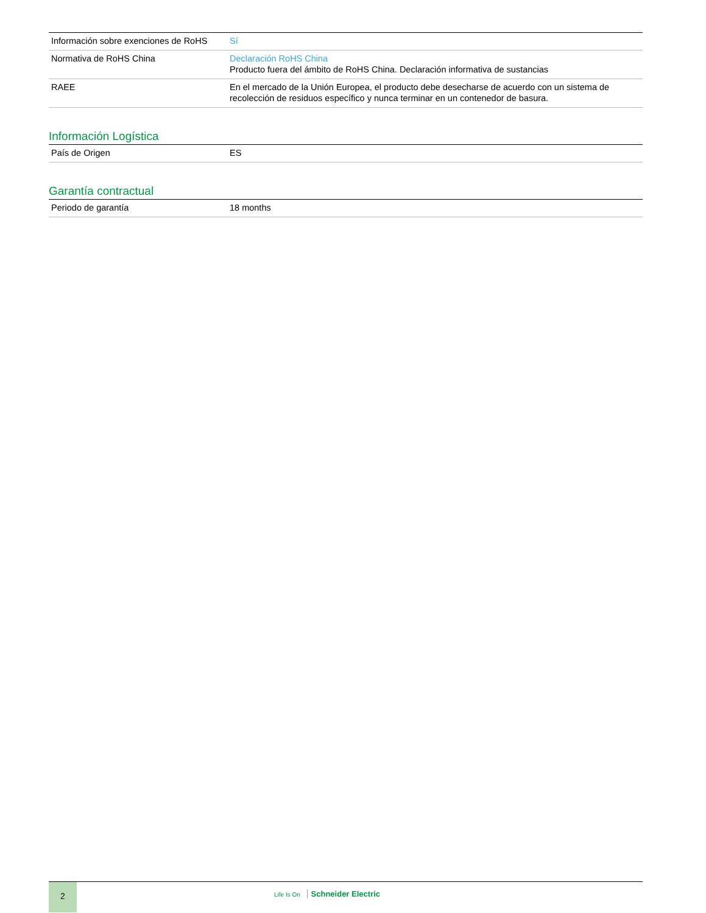| Información sobre exenciones de RoHS | Sí |
| Normativa de RoHS China | Declaración RoHS China Producto fuera del ámbito de RoHS China. Declaración informativa de sustancias |
| RAEE | En el mercado de la Unión Europea, el producto debe desecharse de acuerdo con un sistema de recolección de residuos específico y nunca terminar en un contenedor de basura. |
Información Logística
| País de Origen | ES |
Garantía contractual
| Periodo de garantía | 18 months |
2
Life Is On Schneider Electric